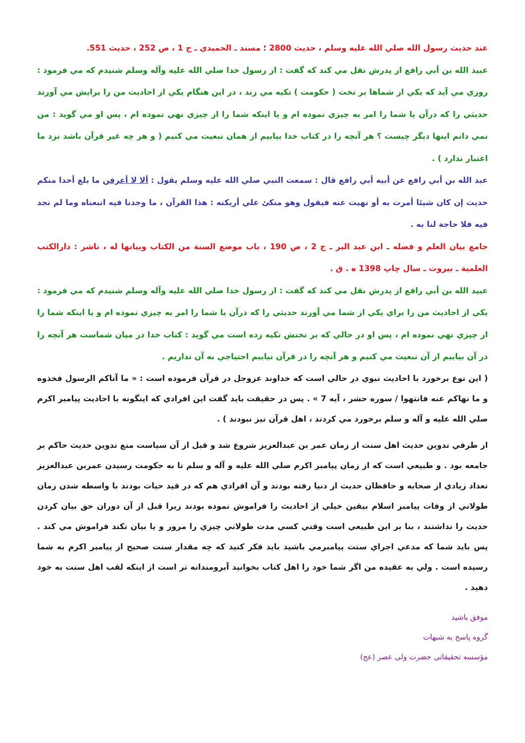عند حديث رسول الله صلي الله عليه وسلم ، حديث 2800 ؛ مسند ـ الحميدي ـ ج 1 ، ص 252 ، حديث 551.
عبيد الله بن أبي رافع از پدرش نقل مي كند كه گفت : از رسول خدا صلي الله عليه وآله وسلم شنيدم كه مي فرمود : روزي مي آيد كه يكي از شماها بر تخت ( حكومت ) تكيه مي زند ، در اين هنگام يكي از احاديث من را برايش مي آورند حديثي را كه درآن يا شما را امر به چيزي نموده ام و يا اينكه شما را از چيزي نهي نموده ام ، پس او مي گويد : من نمي دانم اينها ديگر چيست ؟ هر آنچه را در كتاب خدا بيابيم از همان تبعيت مي كنيم ( و هر چه غير قرآن باشد نزد ما اعتبار ندارد ) .
عبد الله بن أبي رافع عن أبيه أبي رافع قال : سمعت النبي صلي الله عليه وسلم يقول : ألا لا أعرفن ما بلغ أحدا منكم حديث إن كان شيئا أمرت به أو نهيت عنه فيقول وهو متكئ علي أريكته : هذا القرآن ، ما وجدنا فيه اتبعناه وما لم نجد فيه فلا حاجة لنا به .
جامع بيان العلم و فضله ـ ابن عبد البر ـ ج 2 ، ص 190 ، باب موضع السنة من الكتاب وبيانها له ، ناشر : دارالكتب العلمية ـ بيروت ـ سال چاپ 1398 ه . ق .
عبيد الله بن أبي رافع از پدرش نقل مي كند كه گفت : از رسول خدا صلي الله عليه وآله وسلم شنيدم كه مي فرمود : يكي از احاديث من را براي يكي از شما مي آورند حديثي را كه درآن يا شما را امر به چيزي نموده ام و يا اينكه شما را از چيزي نهي نموده ام ، پس او در حالي كه بر تختش تكيه زده است مي گويد : كتاب خدا در ميان شماست هر آنچه را در آن بيابيم از آن تبعيت مي كنيم و هر آنچه را در قرآن نيابيم احتياجي به آن نداريم .
( اين نوع برخورد با احاديث نبوي در حالي است كه خداوند عزوجل در قرآن فرموده است : « ما آتاكم الرسول فخذوه و ما نهاكم عنه فانتهوا / سوره حشر ، آيه 7 » . پس در حقيقت بايد گفت اين افرادي كه اينگونه با احاديث پيامبر اكرم صلي الله عليه و آله و سلم برخورد مي كردند ، اهل قرآن نيز نبودند ) .
از طرفي تدوين حديث اهل سنت از زمان عمر بن عبدالعزيز شروع شد و قبل از آن سياست منع تدوين حديث حاكم بر جامعه بود . و طبيعي است كه از زمان پيامبر اكرم صلي الله عليه و آله و سلم تا به حكومت رسيدن عمربن عبدالعزيز تعداد زيادي از صحابه و حافظان حديث از دنيا رفته بودند و آن افرادي هم كه در قيد حيات بودند با واسطه شدن زمان طولاني از وفات پيامبر اسلام بيقين خيلي از احاديث را فراموش نموده بودند زيرا قبل از آن دوران حق بيان كردن حديث را نداشتند ، بنا بر اين طبيعي است وقتي كسي مدت طولاني چيزي را مرور و يا بيان نكند فراموش مي كند . پس بايد شما كه مدعي اجراي سنت پيامبرمي باشيد بايد فكر كنيد كه چه مقدار سنت صحيح از پيامبر اكرم به شما رسيده است . ولي به عقيده من اگر شما خود را اهل كتاب بخوانيد آبرومندانه تر است از اينكه لقب اهل سنت به خود دهيد .
موفق باشيد
گروه پاسخ به شبهات
مؤسسه تحقيقاتی حضرت ولی عصر (عج)